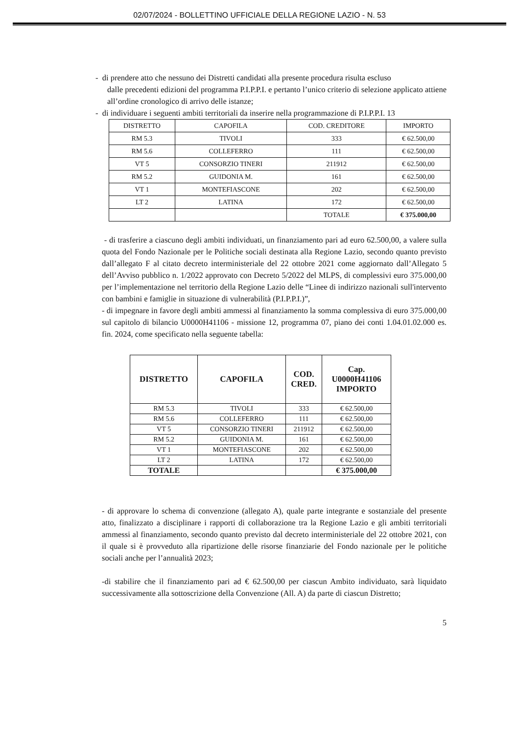02/07/2024 - BOLLETTINO UFFICIALE DELLA REGIONE LAZIO - N. 53
- di prendere atto che nessuno dei Distretti candidati alla presente procedura risulta escluso
dalle precedenti edizioni del programma P.I.P.P.I. e pertanto l’unico criterio di selezione applicato attiene all’ordine cronologico di arrivo delle istanze;
- di individuare i seguenti ambiti territoriali da inserire nella programmazione di P.I.P.P.I. 13
| DISTRETTO | CAPOFILA | COD. CREDITORE | IMPORTO |
| RM 5.3 | TIVOLI | 333 | € 62.500,00 |
| RM 5.6 | COLLEFERRO | 111 | € 62.500,00 |
| VT 5 | CONSORZIO TINERI | 211912 | € 62.500,00 |
| RM 5.2 | GUIDONIA M. | 161 | € 62.500,00 |
| VT 1 | MONTEFIASCONE | 202 | € 62.500,00 |
| LT 2 | LATINA | 172 | € 62.500,00 |
| | | TOTALE | € 375.000,00 |
- di trasferire a ciascuno degli ambiti individuati, un finanziamento pari ad euro 62.500,00, a valere sulla quota del Fondo Nazionale per le Politiche sociali destinata alla Regione Lazio, secondo quanto previsto dall’allegato F al citato decreto interministeriale del 22 ottobre 2021 come aggiornato dall’Allegato 5 dell’Avviso pubblico n. 1/2022 approvato con Decreto 5/2022 del MLPS, di complessivi euro 375.000,00 per l’implementazione nel territorio della Regione Lazio delle “Linee di indirizzo nazionali sull'intervento con bambini e famiglie in situazione di vulnerabilità (P.I.P.P.I.)”,
- di impegnare in favore degli ambiti ammessi al finanziamento la somma complessiva di euro 375.000,00 sul capitolo di bilancio U0000H41106 - missione 12, programma 07, piano dei conti 1.04.01.02.000 es. fin. 2024, come specificato nella seguente tabella:
| DISTRETTO | CAPOFILA | COD. CRED. | Cap. U0000H41106 IMPORTO |
| --- | --- | --- | --- |
| RM 5.3 | TIVOLI | 333 | € 62.500,00 |
| RM 5.6 | COLLEFERRO | 111 | € 62.500,00 |
| VT 5 | CONSORZIO TINERI | 211912 | € 62.500,00 |
| RM 5.2 | GUIDONIA M. | 161 | € 62.500,00 |
| VT 1 | MONTEFIASCONE | 202 | € 62.500,00 |
| LT 2 | LATINA | 172 | € 62.500,00 |
| TOTALE | | | € 375.000,00 |
- di approvare lo schema di convenzione (allegato A), quale parte integrante e sostanziale del presente atto, finalizzato a disciplinare i rapporti di collaborazione tra la Regione Lazio e gli ambiti territoriali ammessi al finanziamento, secondo quanto previsto dal decreto interministeriale del 22 ottobre 2021, con il quale si è provveduto alla ripartizione delle risorse finanziarie del Fondo nazionale per le politiche sociali anche per l’annualità 2023;
-di stabilire che il finanziamento pari ad € 62.500,00 per ciascun Ambito individuato, sarà liquidato successivamente alla sottoscrizione della Convenzione (All. A) da parte di ciascun Distretto;
5